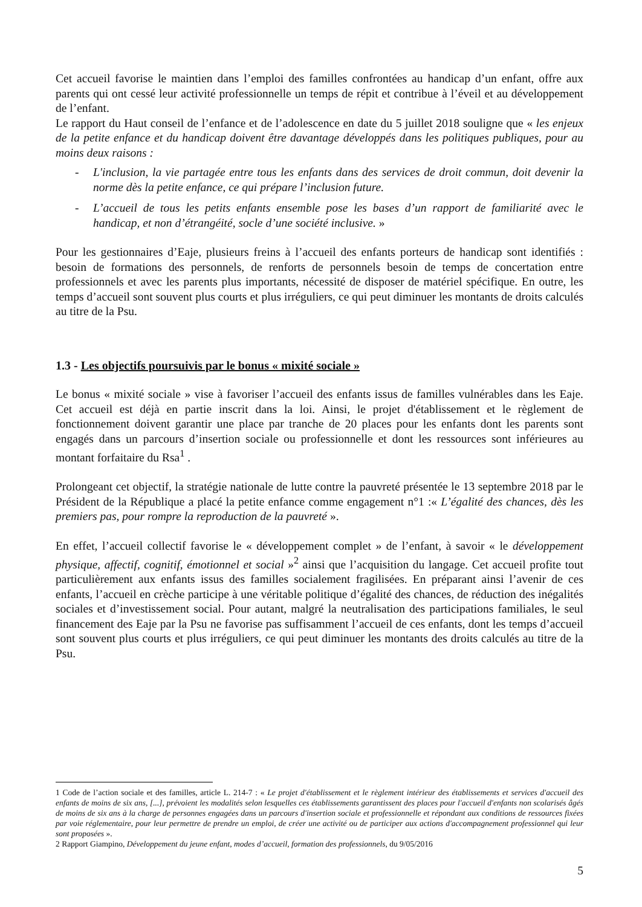Cet accueil favorise le maintien dans l’emploi des familles confrontées au handicap d’un enfant, offre aux parents qui ont cessé leur activité professionnelle un temps de répit et contribue à l’éveil et au développement de l’enfant.
Le rapport du Haut conseil de l’enfance et de l’adolescence en date du 5 juillet 2018 souligne que « les enjeux de la petite enfance et du handicap doivent être davantage développés dans les politiques publiques, pour au moins deux raisons :
- L'inclusion, la vie partagée entre tous les enfants dans des services de droit commun, doit devenir la norme dès la petite enfance, ce qui prépare l’inclusion future.
- L’accueil de tous les petits enfants ensemble pose les bases d’un rapport de familiarité avec le handicap, et non d’étrangéité, socle d’une société inclusive. »
Pour les gestionnaires d’Eaje, plusieurs freins à l’accueil des enfants porteurs de handicap sont identifiés : besoin de formations des personnels, de renforts de personnels besoin de temps de concertation entre professionnels et avec les parents plus importants, nécessité de disposer de matériel spécifique. En outre, les temps d’accueil sont souvent plus courts et plus irréguliers, ce qui peut diminuer les montants de droits calculés au titre de la Psu.
1.3 - Les objectifs poursuivis par le bonus « mixité sociale »
Le bonus « mixité sociale » vise à favoriser l’accueil des enfants issus de familles vulnérables dans les Eaje. Cet accueil est déjà en partie inscrit dans la loi. Ainsi, le projet d'établissement et le règlement de fonctionnement doivent garantir une place par tranche de 20 places pour les enfants dont les parents sont engagés dans un parcours d’insertion sociale ou professionnelle et dont les ressources sont inférieures au montant forfaitaire du Rsa<sup>1</sup> .
Prolongeant cet objectif, la stratégie nationale de lutte contre la pauvreté présentée le 13 septembre 2018 par le Président de la République a placé la petite enfance comme engagement n°1 :« L’égalité des chances, dès les premiers pas, pour rompre la reproduction de la pauvreté ».
En effet, l’accueil collectif favorise le « développement complet » de l’enfant, à savoir « le développement physique, affectif, cognitif, émotionnel et social »<sup>2</sup> ainsi que l’acquisition du langage. Cet accueil profite tout particulièrement aux enfants issus des familles socialement fragilisées. En préparant ainsi l’avenir de ces enfants, l’accueil en crèche participe à une véritable politique d’égalité des chances, de réduction des inégalités sociales et d’investissement social. Pour autant, malgré la neutralisation des participations familiales, le seul financement des Eaje par la Psu ne favorise pas suffisamment l’accueil de ces enfants, dont les temps d’accueil sont souvent plus courts et plus irréguliers, ce qui peut diminuer les montants des droits calculés au titre de la Psu.
1 Code de l’action sociale et des familles, article L. 214-7 : « Le projet d'établissement et le règlement intérieur des établissements et services d'accueil des enfants de moins de six ans, [...], prévoient les modalités selon lesquelles ces établissements garantissent des places pour l'accueil d'enfants non scolarisés âgés de moins de six ans à la charge de personnes engagées dans un parcours d'insertion sociale et professionnelle et répondant aux conditions de ressources fixées par voie réglementaire, pour leur permettre de prendre un emploi, de créer une activité ou de participer aux actions d'accompagnement professionnel qui leur sont proposées ».
2 Rapport Giampino, Développement du jeune enfant, modes d’accueil, formation des professionnels, du 9/05/2016
5